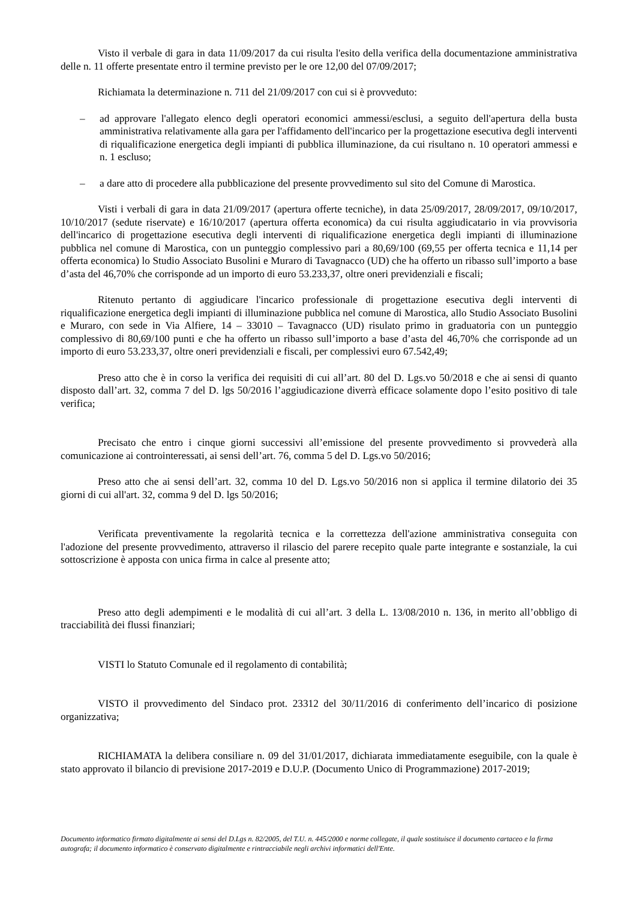Visto il verbale di gara in data 11/09/2017 da cui risulta l'esito della verifica della documentazione amministrativa delle n. 11 offerte presentate entro il termine previsto per le ore 12,00 del 07/09/2017;
Richiamata la determinazione n. 711 del 21/09/2017 con cui si è provveduto:
– ad approvare l'allegato elenco degli operatori economici ammessi/esclusi, a seguito dell'apertura della busta amministrativa relativamente alla gara per l'affidamento dell'incarico per la progettazione esecutiva degli interventi di riqualificazione energetica degli impianti di pubblica illuminazione, da cui risultano n. 10 operatori ammessi e n. 1 escluso;
– a dare atto di procedere alla pubblicazione del presente provvedimento sul sito del Comune di Marostica.
Visti i verbali di gara in data 21/09/2017 (apertura offerte tecniche), in data 25/09/2017, 28/09/2017, 09/10/2017, 10/10/2017 (sedute riservate) e 16/10/2017 (apertura offerta economica) da cui risulta aggiudicatario in via provvisoria dell'incarico di progettazione esecutiva degli interventi di riqualificazione energetica degli impianti di illuminazione pubblica nel comune di Marostica, con un punteggio complessivo pari a 80,69/100 (69,55 per offerta tecnica e 11,14 per offerta economica) lo Studio Associato Busolini e Muraro di Tavagnacco (UD) che ha offerto un ribasso sull’importo a base d’asta del 46,70% che corrisponde ad un importo di euro 53.233,37, oltre oneri previdenziali e fiscali;
Ritenuto pertanto di aggiudicare l'incarico professionale di progettazione esecutiva degli interventi di riqualificazione energetica degli impianti di illuminazione pubblica nel comune di Marostica, allo Studio Associato Busolini e Muraro, con sede in Via Alfiere, 14 – 33010 – Tavagnacco (UD) risulato primo in graduatoria con un punteggio complessivo di 80,69/100 punti e che ha offerto un ribasso sull’importo a base d’asta del 46,70% che corrisponde ad un importo di euro 53.233,37, oltre oneri previdenziali e fiscali, per complessivi euro 67.542,49;
Preso atto che è in corso la verifica dei requisiti di cui all’art. 80 del D. Lgs.vo 50/2018 e che ai sensi di quanto disposto dall’art. 32, comma 7 del D. lgs 50/2016 l’aggiudicazione diverrà efficace solamente dopo l’esito positivo di tale verifica;
Precisato che entro i cinque giorni successivi all’emissione del presente provvedimento si provvederà alla comunicazione ai controinteressati, ai sensi dell’art. 76, comma 5 del D. Lgs.vo 50/2016;
Preso atto che ai sensi dell’art. 32, comma 10 del D. Lgs.vo 50/2016 non si applica il termine dilatorio dei 35 giorni di cui all'art. 32, comma 9 del D. lgs 50/2016;
Verificata preventivamente la regolarità tecnica e la correttezza dell'azione amministrativa conseguita con l'adozione del presente provvedimento, attraverso il rilascio del parere recepito quale parte integrante e sostanziale, la cui sottoscrizione è apposta con unica firma in calce al presente atto;
Preso atto degli adempimenti e le modalità di cui all’art. 3 della L. 13/08/2010 n. 136, in merito all’obbligo di tracciabilità dei flussi finanziari;
VISTI lo Statuto Comunale ed il regolamento di contabilità;
VISTO il provvedimento del Sindaco prot. 23312 del 30/11/2016 di conferimento dell’incarico di posizione organizzativa;
RICHIAMATA la delibera consiliare n. 09 del 31/01/2017, dichiarata immediatamente eseguibile, con la quale è stato approvato il bilancio di previsione 2017-2019 e D.U.P. (Documento Unico di Programmazione) 2017-2019;
Documento informatico firmato digitalmente ai sensi del D.Lgs n. 82/2005, del T.U. n. 445/2000 e norme collegate, il quale sostituisce il documento cartaceo e la firma autografa; il documento informatico è conservato digitalmente e rintracciabile negli archivi informatici dell'Ente.